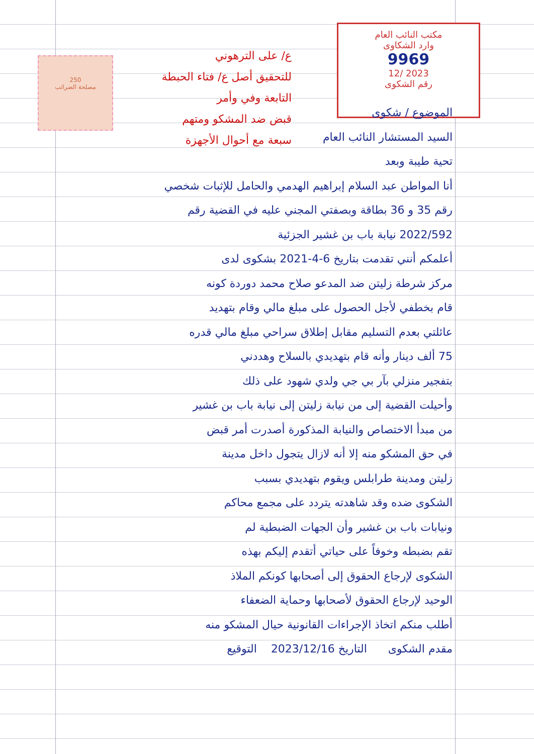250
مصلحة الضرائب
مكتب النائب العام
وارد الشكاوى
9969
12/ 2023
رقم الشكوى
ع/ على الترهوني
للتحقيق أصل ع/ فتاء الحبطة
التابعة وفي وأمر
قبض ضد المشكو ومتهم
سبعة مع أحوال الأجهزة
الموضوع / شكوى
السيد المستشار النائب العام
تحية طيبة وبعد
أنا المواطن عبد السلام إبراهيم الهدمي والحامل للإثبات شخصي
رقم 35 و 36 بطاقة وبصفتي المجني عليه في القضية رقم
2022/592 نيابة باب بن غشير الجزئية
أعلمكم أنني تقدمت بتاريخ 6-4-2021 بشكوى لدى
مركز شرطة زليتن ضد المدعو صلاح محمد دوردة كونه
قام بخطفي لأجل الحصول على مبلغ مالي وقام بتهديد
عائلتي بعدم التسليم مقابل إطلاق سراحي مبلغ مالي قدره
75 ألف دينار وأنه قام بتهديدي بالسلاح وهددني
بتفجير منزلي بآر بي جي ولدي شهود على ذلك
وأحيلت القضية إلى من نيابة زليتن إلى نيابة باب بن غشير
من مبدأ الاختصاص والنيابة المذكورة أصدرت أمر قبض
في حق المشكو منه إلا أنه لازال يتجول داخل مدينة
زليتن ومدينة طرابلس ويقوم بتهديدي بسبب
الشكوى ضده وقد شاهدته يتردد على مجمع محاكم
ونيابات باب بن غشير وأن الجهات الضبطية لم
تقم بضبطه وخوفاً على حياتي أتقدم إليكم بهذه
الشكوى لإرجاع الحقوق إلى أصحابها كونكم الملاذ
الوحيد لإرجاع الحقوق لأصحابها وحماية الضعفاء
أطلب منكم اتخاذ الإجراءات القانونية حيال المشكو منه
مقدم الشكوى التاريخ 2023/12/16 التوقيع